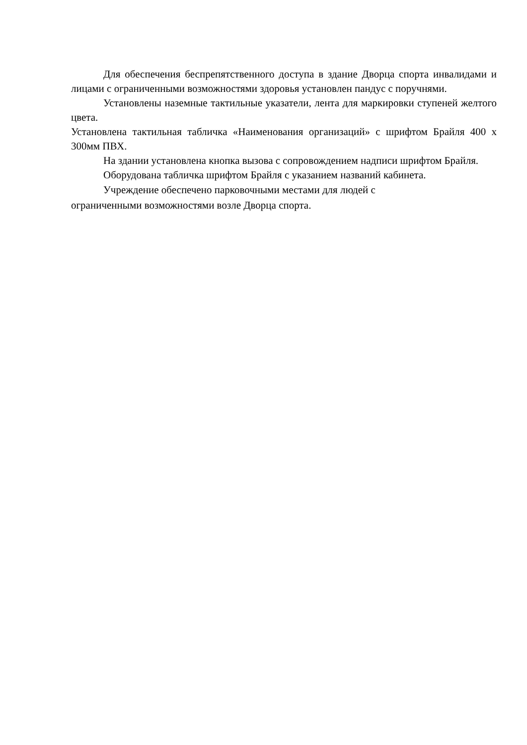Для обеспечения беспрепятственного доступа в здание Дворца спорта инвалидами и лицами с ограниченными возможностями здоровья установлен пандус с поручнями.
Установлены наземные тактильные указатели, лента для маркировки ступеней желтого цвета.
Установлена тактильная табличка «Наименования организаций» с шрифтом Брайля 400 х 300мм ПВХ.
На здании установлена кнопка вызова с сопровождением надписи шрифтом Брайля.
Оборудована табличка шрифтом Брайля с указанием названий кабинета.
Учреждение обеспечено парковочными местами для людей с
ограниченными возможностями возле Дворца спорта.